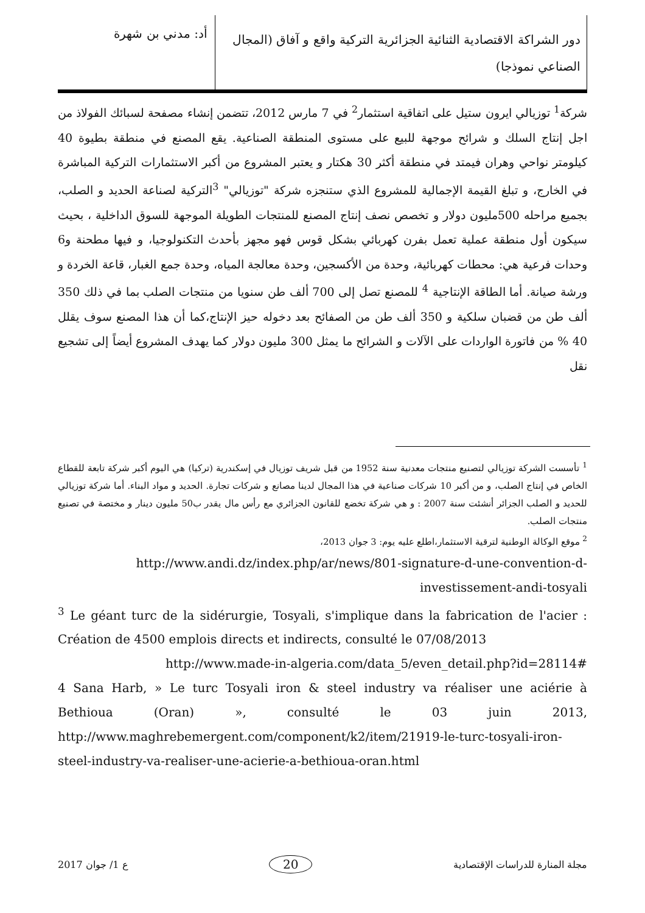دور الشراكة الاقتصادية الثنائية الجزائرية التركية واقع و آفاق (المجال الصناعي نموذجا)
أد: مدني بن شهرة
شركة<sup>1</sup> توزيالي ايرون ستيل على اتفاقية استثمار<sup>2</sup> في 7 مارس 2012، تتضمن إنشاء مصفحة لسبائك الفولاذ من اجل إنتاج السلك و شرائح موجهة للبيع على مستوى المنطقة الصناعية. يقع المصنع في منطقة بطيوة 40 كيلومتر نواحي وهران فيمتد في منطقة أكثر 30 هكتار و يعتبر المشروع من أكبر الاستثمارات التركية المباشرة في الخارج، و تبلغ القيمة الإجمالية للمشروع الذي ستنجزه شركة "توزيالي" <sup>3</sup>التركية لصناعة الحديد و الصلب، بجميع مراحله 500مليون دولار و تخصص نصف إنتاج المصنع للمنتجات الطويلة الموجهة للسوق الداخلية ، بحيث سيكون أول منطقة عملية تعمل بفرن كهربائي بشكل قوس فهو مجهز بأحدث التكنولوجيا، و فيها مطحنة و6 وحدات فرعية هي: محطات كهربائية، وحدة من الأكسجين، وحدة معالجة المياه، وحدة جمع الغبار، قاعة الخردة و ورشة صيانة. أما الطاقة الإنتاجية <sup>4</sup> للمصنع تصل إلى 700 ألف طن سنويا من منتجات الصلب بما في ذلك 350 ألف طن من قضبان سلكية و 350 ألف طن من الصفائح بعد دخوله حيز الإنتاج،كما أن هذا المصنع سوف يقلل 40 % من فاتورة الواردات على الآلات و الشرائح ما يمثل 300 مليون دولار كما يهدف المشروع أيضاً إلى تشجيع نقل
<sup>1</sup> تأسست الشركة توزيالي لتصنيع منتجات معدنية سنة 1952 من قبل شريف توزيال في إسكندرية (تركيا) هي اليوم أكبر شركة تابعة للقطاع الخاص في إنتاج الصلب، و من أكبر 10 شركات صناعية في هذا المجال لدينا مصانع و شركات تجارة. الحديد و مواد البناء. أما شركة توزيالي للحديد و الصلب الجزائر أنشئت سنة 2007 : و هي شركة تخضع للقانون الجزائري مع رأس مال يقدر ب50 مليون دينار و مختصة في تصنيع منتجات الصلب.
<sup>2</sup> موقع الوكالة الوطنية لترقية الاستثمار،اطلع عليه يوم: 3 جوان 2013،
http://www.andi.dz/index.php/ar/news/801-signature-d-une-convention-d-investissement-andi-tosyali
<sup>3</sup> Le géant turc de la sidérurgie, Tosyali, s'implique dans la fabrication de l'acier : Création de 4500 emplois directs et indirects, consulté le 07/08/2013
http://www.made-in-algeria.com/data_5/even_detail.php?id=28114#
4 Sana Harb, » Le turc Tosyali iron & steel industry va réaliser une aciérie à Bethioua (Oran) », consulté le 03 juin 2013, http://www.maghrebemergent.com/component/k2/item/21919-le-turc-tosyali-iron-steel-industry-va-realiser-une-acierie-a-bethioua-oran.html
مجلة المنارة للدراسات الإقتصادية 20 ع 1/ جوان 2017